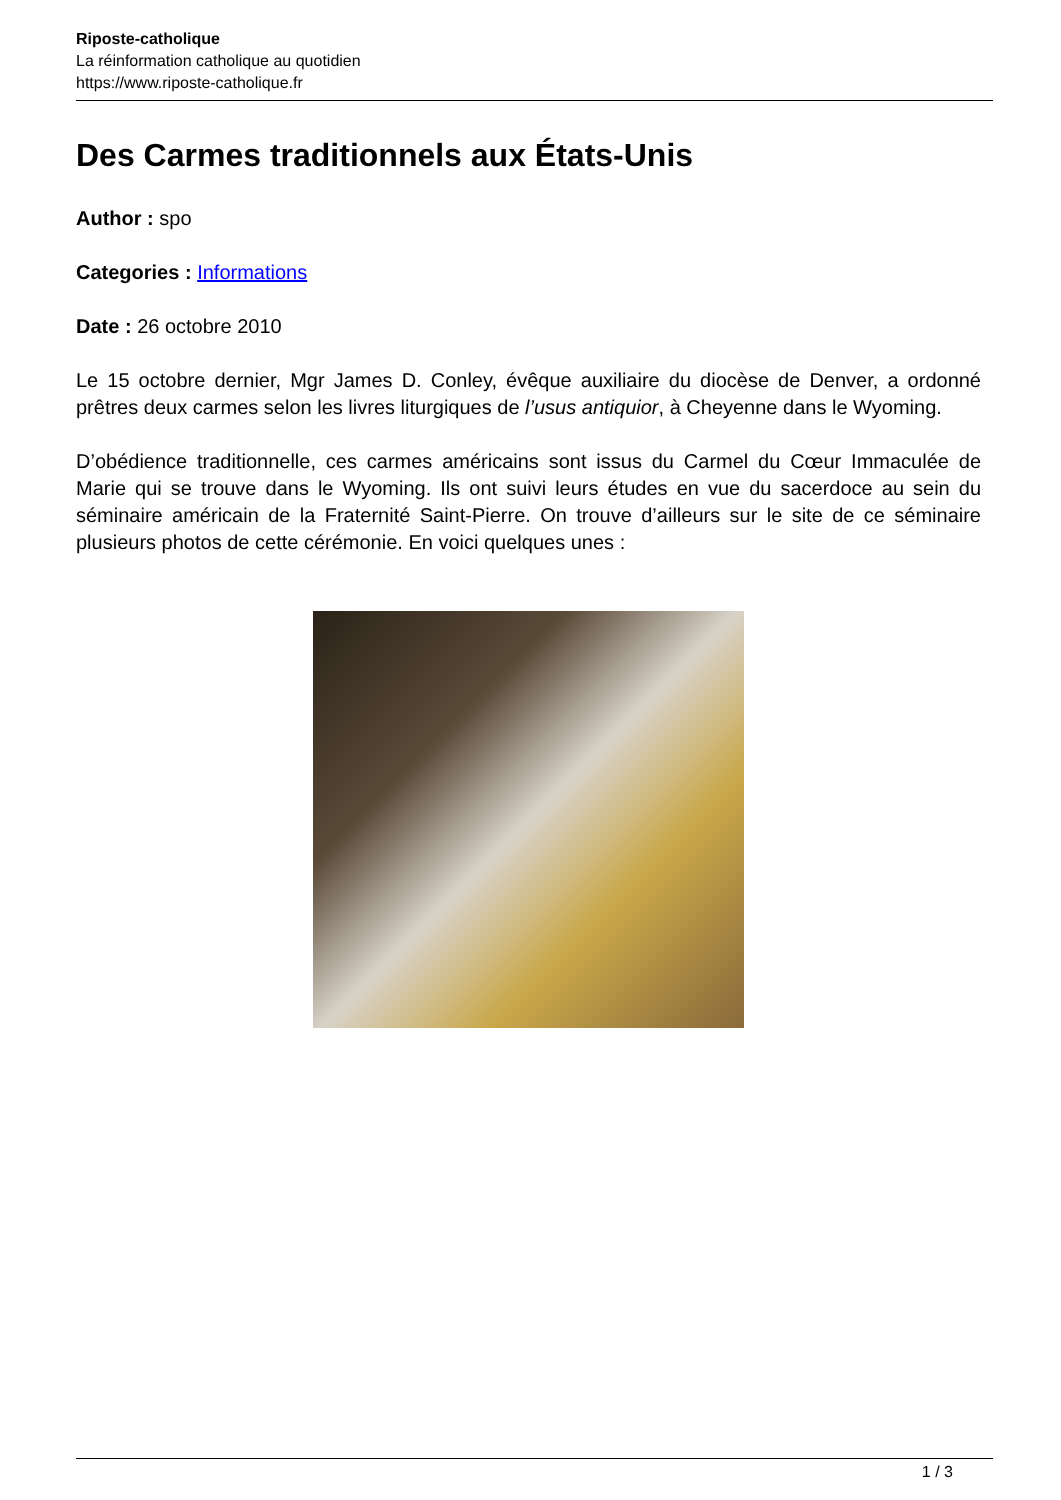Riposte-catholique
La réinformation catholique au quotidien
https://www.riposte-catholique.fr
Des Carmes traditionnels aux États-Unis
Author : spo
Categories : Informations
Date : 26 octobre 2010
Le 15 octobre dernier, Mgr James D. Conley, évêque auxiliaire du diocèse de Denver, a ordonné prêtres deux carmes selon les livres liturgiques de l’usus antiquior, à Cheyenne dans le Wyoming.
D’obédience traditionnelle, ces carmes américains sont issus du Carmel du Cœur Immaculée de Marie qui se trouve dans le Wyoming. Ils ont suivi leurs études en vue du sacerdoce au sein du séminaire américain de la Fraternité Saint-Pierre. On trouve d’ailleurs sur le site de ce séminaire plusieurs photos de cette cérémonie. En voici quelques unes :
1 / 3